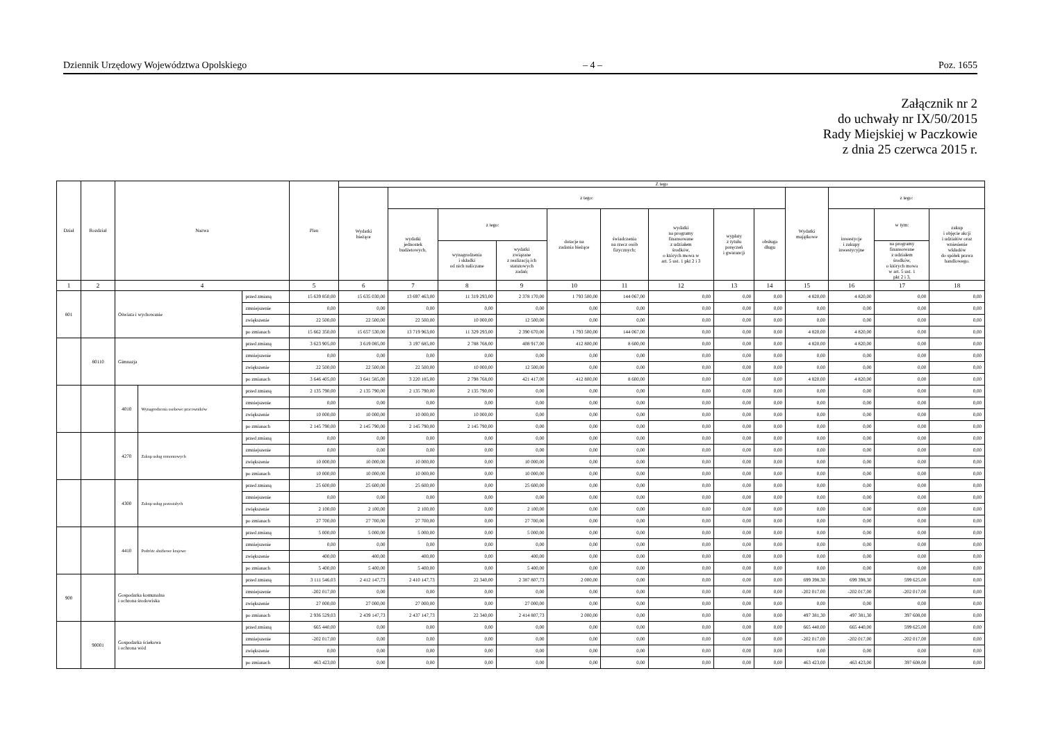Dziennik Urzędowy Województwa Opolskiego – 4 – Poz. 1655
Załącznik nr 2
do uchwały nr IX/50/2015
Rady Miejskiej w Paczkowie
z dnia 25 czerwca 2015 r.
| Dział | Rozdział | Nazwa | | | Plan | Z tego | | | | | | | | | | | | |
| --- | --- | --- | --- | --- | --- | --- | --- | --- | --- | --- | --- | --- | --- | --- | --- | --- | --- | --- |
| | | | | | | Wydatki bieżące | z tego: | | | | | | | | Wydatki majątkowe | z tego: | | |
| | | | | | | | wydatki jednostek budżetowych, | z tego: | | dotacje na zadania bieżące | świadczenia na rzecz osób fizycznych; | wydatki na programy finansowane z udziałem środków, o których mowa w art. 5 ust. 1 pkt 2 i 3 | wypłaty z tytułu poręczeń i gwarancji | obsługa długu | | inwestycje i zakupy inwestycyjne | w tym: | zakup i objęcie akcji i udziałów oraz wniesienie wkładów do spółek prawa handlowego. |
| | | | | | | | | wynagrodzenia i składki od nich naliczane | wydatki związane z realizacją ich statutowych zadań; | | | | | | | | na programy finansowane z udziałem środków, o których mowa w art. 5 ust. 1 pkt 2 i 3, | |
| 1 | 2 | 4 | | | 5 | 6 | 7 | 8 | 9 | 10 | 11 | 12 | 13 | 14 | 15 | 16 | 17 | 18 |
| 801 | | Oświata i wychowanie | | przed zmianą | 15 639 850,00 | 15 635 030,00 | 13 697 463,00 | 11 319 293,00 | 2 378 170,00 | 1 793 500,00 | 144 067,00 | 0,00 | 0,00 | 0,00 | 4 820,00 | 4 820,00 | 0,00 | 0,00 |
| | | | | zmniejszenie | 0,00 | 0,00 | 0,00 | 0,00 | 0,00 | 0,00 | 0,00 | 0,00 | 0,00 | 0,00 | 0,00 | 0,00 | 0,00 | 0,00 |
| | | | | zwiększenie | 22 500,00 | 22 500,00 | 22 500,00 | 10 000,00 | 12 500,00 | 0,00 | 0,00 | 0,00 | 0,00 | 0,00 | 0,00 | 0,00 | 0,00 | 0,00 |
| | | | | po zmianach | 15 662 350,00 | 15 657 530,00 | 13 719 963,00 | 11 329 293,00 | 2 390 670,00 | 1 793 500,00 | 144 067,00 | 0,00 | 0,00 | 0,00 | 4 820,00 | 4 820,00 | 0,00 | 0,00 |
| | 80110 | Gimnazja | | przed zmianą | 3 623 905,00 | 3 619 085,00 | 3 197 685,00 | 2 788 768,00 | 408 917,00 | 412 800,00 | 8 600,00 | 0,00 | 0,00 | 0,00 | 4 820,00 | 4 820,00 | 0,00 | 0,00 |
| | | | | zmniejszenie | 0,00 | 0,00 | 0,00 | 0,00 | 0,00 | 0,00 | 0,00 | 0,00 | 0,00 | 0,00 | 0,00 | 0,00 | 0,00 | 0,00 |
| | | | | zwiększenie | 22 500,00 | 22 500,00 | 22 500,00 | 10 000,00 | 12 500,00 | 0,00 | 0,00 | 0,00 | 0,00 | 0,00 | 0,00 | 0,00 | 0,00 | 0,00 |
| | | | | po zmianach | 3 646 405,00 | 3 641 585,00 | 3 220 185,00 | 2 798 768,00 | 421 417,00 | 412 800,00 | 8 600,00 | 0,00 | 0,00 | 0,00 | 4 820,00 | 4 820,00 | 0,00 | 0,00 |
| | | 4010 | Wynagrodzenia osobowe pracowników | przed zmianą | 2 135 790,00 | 2 135 790,00 | 2 135 790,00 | 2 135 790,00 | 0,00 | 0,00 | 0,00 | 0,00 | 0,00 | 0,00 | 0,00 | 0,00 | 0,00 | 0,00 |
| | | | | zmniejszenie | 0,00 | 0,00 | 0,00 | 0,00 | 0,00 | 0,00 | 0,00 | 0,00 | 0,00 | 0,00 | 0,00 | 0,00 | 0,00 | 0,00 |
| | | | | zwiększenie | 10 000,00 | 10 000,00 | 10 000,00 | 10 000,00 | 0,00 | 0,00 | 0,00 | 0,00 | 0,00 | 0,00 | 0,00 | 0,00 | 0,00 | 0,00 |
| | | | | po zmianach | 2 145 790,00 | 2 145 790,00 | 2 145 790,00 | 2 145 790,00 | 0,00 | 0,00 | 0,00 | 0,00 | 0,00 | 0,00 | 0,00 | 0,00 | 0,00 | 0,00 |
| | | 4270 | Zakup usług remontowych | przed zmianą | 0,00 | 0,00 | 0,00 | 0,00 | 0,00 | 0,00 | 0,00 | 0,00 | 0,00 | 0,00 | 0,00 | 0,00 | 0,00 | 0,00 |
| | | | | zmniejszenie | 0,00 | 0,00 | 0,00 | 0,00 | 0,00 | 0,00 | 0,00 | 0,00 | 0,00 | 0,00 | 0,00 | 0,00 | 0,00 | 0,00 |
| | | | | zwiększenie | 10 000,00 | 10 000,00 | 10 000,00 | 0,00 | 10 000,00 | 0,00 | 0,00 | 0,00 | 0,00 | 0,00 | 0,00 | 0,00 | 0,00 | 0,00 |
| | | | | po zmianach | 10 000,00 | 10 000,00 | 10 000,00 | 0,00 | 10 000,00 | 0,00 | 0,00 | 0,00 | 0,00 | 0,00 | 0,00 | 0,00 | 0,00 | 0,00 |
| | | 4300 | Zakup usług pozostałych | przed zmianą | 25 600,00 | 25 600,00 | 25 600,00 | 0,00 | 25 600,00 | 0,00 | 0,00 | 0,00 | 0,00 | 0,00 | 0,00 | 0,00 | 0,00 | 0,00 |
| | | | | zmniejszenie | 0,00 | 0,00 | 0,00 | 0,00 | 0,00 | 0,00 | 0,00 | 0,00 | 0,00 | 0,00 | 0,00 | 0,00 | 0,00 | 0,00 |
| | | | | zwiększenie | 2 100,00 | 2 100,00 | 2 100,00 | 0,00 | 2 100,00 | 0,00 | 0,00 | 0,00 | 0,00 | 0,00 | 0,00 | 0,00 | 0,00 | 0,00 |
| | | | | po zmianach | 27 700,00 | 27 700,00 | 27 700,00 | 0,00 | 27 700,00 | 0,00 | 0,00 | 0,00 | 0,00 | 0,00 | 0,00 | 0,00 | 0,00 | 0,00 |
| | | 4410 | Podróże służbowe krajowe | przed zmianą | 5 000,00 | 5 000,00 | 5 000,00 | 0,00 | 5 000,00 | 0,00 | 0,00 | 0,00 | 0,00 | 0,00 | 0,00 | 0,00 | 0,00 | 0,00 |
| | | | | zmniejszenie | 0,00 | 0,00 | 0,00 | 0,00 | 0,00 | 0,00 | 0,00 | 0,00 | 0,00 | 0,00 | 0,00 | 0,00 | 0,00 | 0,00 |
| | | | | zwiększenie | 400,00 | 400,00 | 400,00 | 0,00 | 400,00 | 0,00 | 0,00 | 0,00 | 0,00 | 0,00 | 0,00 | 0,00 | 0,00 | 0,00 |
| | | | | po zmianach | 5 400,00 | 5 400,00 | 5 400,00 | 0,00 | 5 400,00 | 0,00 | 0,00 | 0,00 | 0,00 | 0,00 | 0,00 | 0,00 | 0,00 | 0,00 |
| 900 | | Gospodarka komunalna i ochrona środowiska | | przed zmianą | 3 111 546,03 | 2 412 147,73 | 2 410 147,73 | 22 340,00 | 2 387 807,73 | 2 000,00 | 0,00 | 0,00 | 0,00 | 0,00 | 699 398,30 | 699 398,30 | 599 625,00 | 0,00 |
| | | | | zmniejszenie | -202 017,00 | 0,00 | 0,00 | 0,00 | 0,00 | 0,00 | 0,00 | 0,00 | 0,00 | 0,00 | -202 017,00 | -202 017,00 | -202 017,00 | 0,00 |
| | | | | zwiększenie | 27 000,00 | 27 000,00 | 27 000,00 | 0,00 | 27 000,00 | 0,00 | 0,00 | 0,00 | 0,00 | 0,00 | 0,00 | 0,00 | 0,00 | 0,00 |
| | | | | po zmianach | 2 936 529,03 | 2 439 147,73 | 2 437 147,73 | 22 340,00 | 2 414 807,73 | 2 000,00 | 0,00 | 0,00 | 0,00 | 0,00 | 497 381,30 | 497 381,30 | 397 608,00 | 0,00 |
| | 90001 | Gospodarka ściekowa i ochrona wód | | przed zmianą | 665 440,00 | 0,00 | 0,00 | 0,00 | 0,00 | 0,00 | 0,00 | 0,00 | 0,00 | 0,00 | 665 440,00 | 665 440,00 | 599 625,00 | 0,00 |
| | | | | zmniejszenie | -202 017,00 | 0,00 | 0,00 | 0,00 | 0,00 | 0,00 | 0,00 | 0,00 | 0,00 | 0,00 | -202 017,00 | -202 017,00 | -202 017,00 | 0,00 |
| | | | | zwiększenie | 0,00 | 0,00 | 0,00 | 0,00 | 0,00 | 0,00 | 0,00 | 0,00 | 0,00 | 0,00 | 0,00 | 0,00 | 0,00 | 0,00 |
| | | | | po zmianach | 463 423,00 | 0,00 | 0,00 | 0,00 | 0,00 | 0,00 | 0,00 | 0,00 | 0,00 | 0,00 | 463 423,00 | 463 423,00 | 397 608,00 | 0,00 |